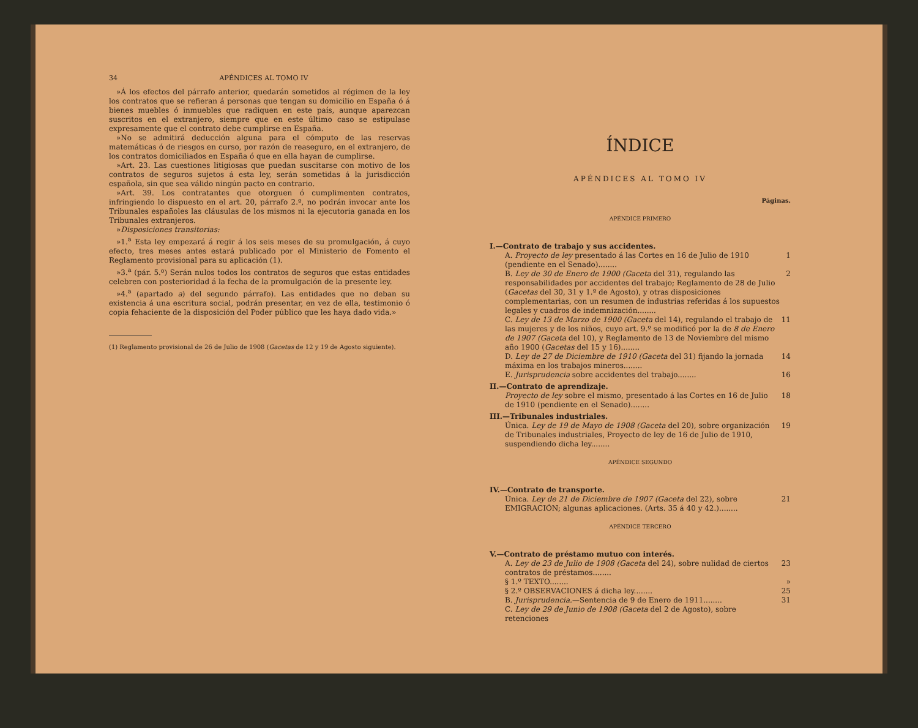34 APÉNDICES AL TOMO IV
»Á los efectos del párrafo anterior, quedarán sometidos al régimen de la ley los contratos que se refieran á personas que tengan su domicilio en España ó á bienes muebles ó inmuebles que radiquen en este país, aunque aparezcan suscritos en el extranjero, siempre que en este último caso se estipulase expresamente que el contrato debe cumplirse en España.
»No se admitirá deducción alguna para el cómputo de las reservas matemáticas ó de riesgos en curso, por razón de reaseguro, en el extranjero, de los contratos domiciliados en España ó que en ella hayan de cumplirse.
»Art. 23. Las cuestiones litigiosas que puedan suscitarse con motivo de los contratos de seguros sujetos á esta ley, serán sometidas á la jurisdicción española, sin que sea válido ningún pacto en contrario.
»Art. 39. Los contratantes que otorguen ó cumplimenten contratos, infringiendo lo dispuesto en el art. 20, párrafo 2.º, no podrán invocar ante los Tribunales españoles las cláusulas de los mismos ni la ejecutoria ganada en los Tribunales extranjeros.
»Disposiciones transitorias:
»1.<sup>a</sup> Esta ley empezará á regir á los seis meses de su promulgación, á cuyo efecto, tres meses antes estará publicado por el Ministerio de Fomento el Reglamento provisional para su aplicación (1).
»3.<sup>a</sup> (pár. 5.º) Serán nulos todos los contratos de seguros que estas entidades celebren con posterioridad á la fecha de la promulgación de la presente ley.
»4.<sup>a</sup> (apartado a) del segundo párrafo). Las entidades que no deban su existencia á una escritura social, podrán presentar, en vez de ella, testimonio ó copia fehaciente de la disposición del Poder público que les haya dado vida.»
(1) Reglamento provisional de 26 de Julio de 1908 (Gacetas de 12 y 19 de Agosto siguiente).
ÍNDICE
APÉNDICES AL TOMO IV
Páginas.
APÉNDICE PRIMERO
I.—Contrato de trabajo y sus accidentes.
A. Proyecto de ley presentado á las Cortes en 16 de Julio de 1910 (pendiente en el Senado)........ 1
B. Ley de 30 de Enero de 1900 (Gaceta del 31), regulando las responsabilidades por accidentes del trabajo; Reglamento de 28 de Julio (Gacetas del 30, 31 y 1.º de Agosto), y otras disposiciones complementarias, con un resumen de industrias referidas á los supuestos legales y cuadros de indemnización........ 2
C. Ley de 13 de Marzo de 1900 (Gaceta del 14), regulando el trabajo de las mujeres y de los niños, cuyo art. 9.º se modificó por la de 8 de Enero de 1907 (Gaceta del 10), y Reglamento de 13 de Noviembre del mismo año 1900 (Gacetas del 15 y 16)........ 11
D. Ley de 27 de Diciembre de 1910 (Gaceta del 31) fijando la jornada máxima en los trabajos mineros........ 14
E. Jurisprudencia sobre accidentes del trabajo........ 16
II.—Contrato de aprendizaje.
Proyecto de ley sobre el mismo, presentado á las Cortes en 16 de Julio de 1910 (pendiente en el Senado)........ 18
III.—Tribunales industriales.
Única. Ley de 19 de Mayo de 1908 (Gaceta del 20), sobre organización de Tribunales industriales, Proyecto de ley de 16 de Julio de 1910, suspendiendo dicha ley........ 19
APÉNDICE SEGUNDO
IV.—Contrato de transporte.
Única. Ley de 21 de Diciembre de 1907 (Gaceta del 22), sobre EMIGRACIÓN; algunas aplicaciones. (Arts. 35 á 40 y 42.)........ 21
APÉNDICE TERCERO
V.—Contrato de préstamo mutuo con interés.
A. Ley de 23 de Julio de 1908 (Gaceta del 24), sobre nulidad de ciertos contratos de préstamos........ 23
§ 1.º TEXTO........ »
§ 2.º OBSERVACIONES á dicha ley........ 25
B. Jurisprudencia.—Sentencia de 9 de Enero de 1911........ 31
C. Ley de 29 de Junio de 1908 (Gaceta del 2 de Agosto), sobre retenciones